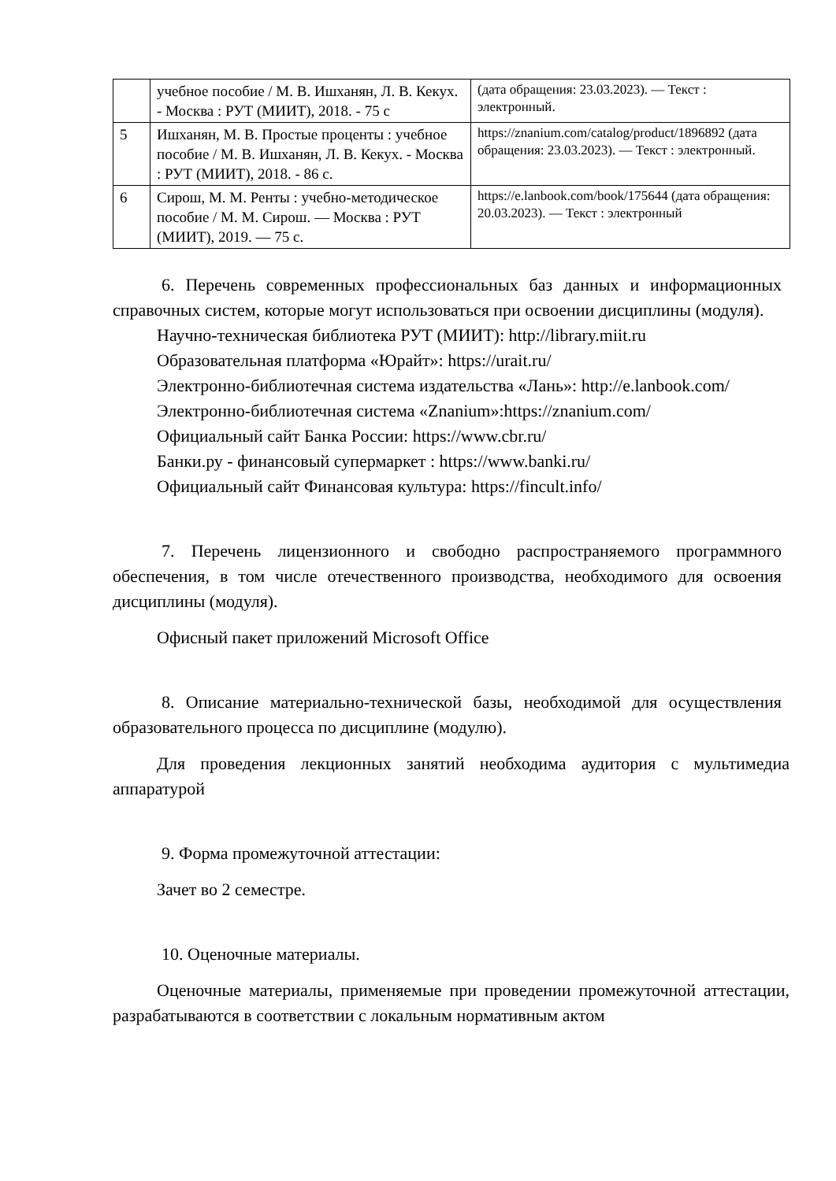| | учебное пособие / М. В. Ишханян, Л. В. Кекух. - Москва : РУТ (МИИТ), 2018. - 75 с | (дата обращения: 23.03.2023). — Текст : электронный. |
| 5 | Ишханян, М. В. Простые проценты : учебное пособие / М. В. Ишханян, Л. В. Кекух. - Москва : РУТ (МИИТ), 2018. - 86 с. | https://znanium.com/catalog/product/1896892 (дата обращения: 23.03.2023). — Текст : электронный. |
| 6 | Сирош, М. М. Ренты : учебно-методическое пособие / М. М. Сирош. — Москва : РУТ (МИИТ), 2019. — 75 с. | https://e.lanbook.com/book/175644 (дата обращения: 20.03.2023). — Текст : электронный |
6. Перечень современных профессиональных баз данных и информационных справочных систем, которые могут использоваться при освоении дисциплины (модуля).
Научно-техническая библиотека РУТ (МИИТ): http://library.miit.ru
Образовательная платформа «Юрайт»: https://urait.ru/
Электронно-библиотечная система издательства «Лань»: http://e.lanbook.com/
Электронно-библиотечная система «Znanium»:https://znanium.com/
Официальный сайт Банка России: https://www.cbr.ru/
Банки.ру - финансовый супермаркет : https://www.banki.ru/
Официальный сайт Финансовая культура: https://fincult.info/
7. Перечень лицензионного и свободно распространяемого программного обеспечения, в том числе отечественного производства, необходимого для освоения дисциплины (модуля).
Офисный пакет приложений Microsoft Office
8. Описание материально-технической базы, необходимой для осуществления образовательного процесса по дисциплине (модулю).
Для проведения лекционных занятий необходима аудитория с мультимедиа аппаратурой
9. Форма промежуточной аттестации:
Зачет во 2 семестре.
10. Оценочные материалы.
Оценочные материалы, применяемые при проведении промежуточной аттестации, разрабатываются в соответствии с локальным нормативным актом